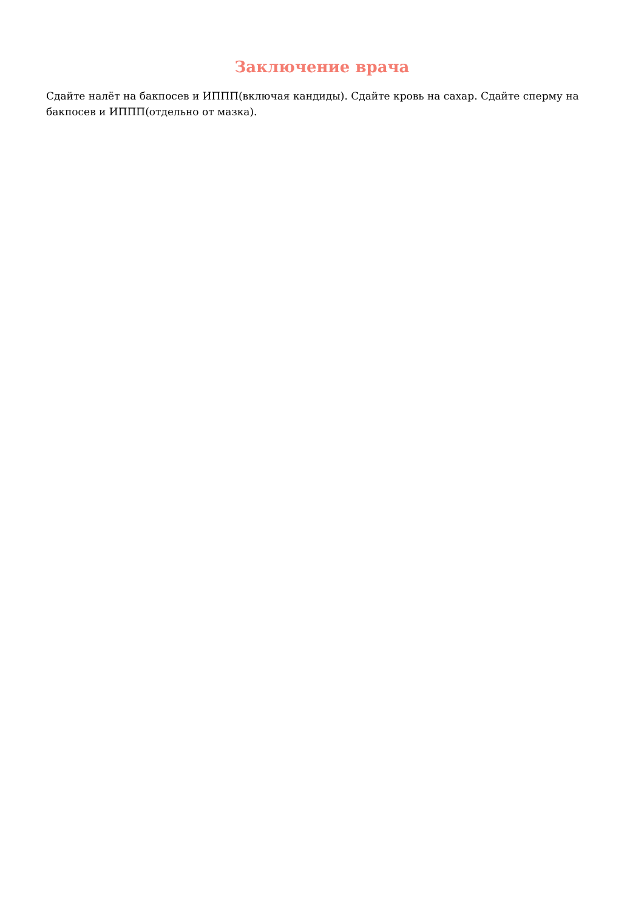Заключение врача
Сдайте налёт на бакпосев и ИППП(включая кандиды). Сдайте кровь на сахар. Сдайте сперму на бакпосев и ИППП(отдельно от мазка).